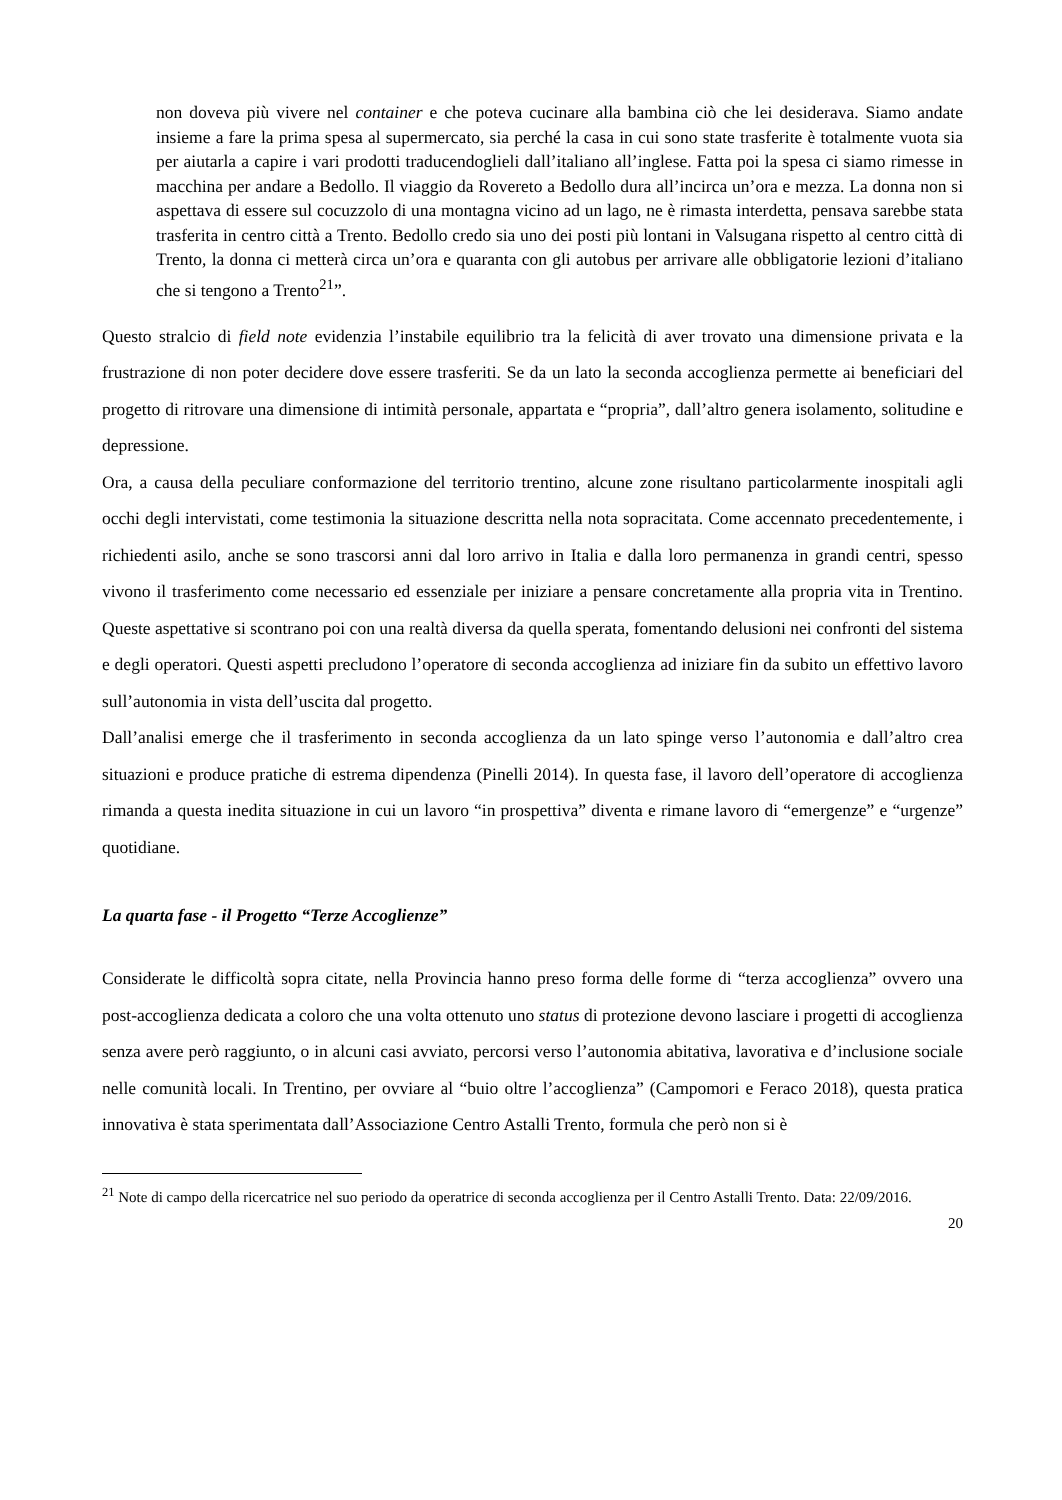non doveva più vivere nel container e che poteva cucinare alla bambina ciò che lei desiderava. Siamo andate insieme a fare la prima spesa al supermercato, sia perché la casa in cui sono state trasferite è totalmente vuota sia per aiutarla a capire i vari prodotti traducendoglieli dall’italiano all’inglese. Fatta poi la spesa ci siamo rimesse in macchina per andare a Bedollo. Il viaggio da Rovereto a Bedollo dura all’incirca un’ora e mezza. La donna non si aspettava di essere sul cocuzzolo di una montagna vicino ad un lago, ne è rimasta interdetta, pensava sarebbe stata trasferita in centro città a Trento. Bedollo credo sia uno dei posti più lontani in Valsugana rispetto al centro città di Trento, la donna ci metterà circa un’ora e quaranta con gli autobus per arrivare alle obbligatorie lezioni d’italiano che si tengono a Trento<sup>21</sup>”.
Questo stralcio di field note evidenzia l’instabile equilibrio tra la felicità di aver trovato una dimensione privata e la frustrazione di non poter decidere dove essere trasferiti. Se da un lato la seconda accoglienza permette ai beneficiari del progetto di ritrovare una dimensione di intimità personale, appartata e “propria”, dall’altro genera isolamento, solitudine e depressione.
Ora, a causa della peculiare conformazione del territorio trentino, alcune zone risultano particolarmente inospitali agli occhi degli intervistati, come testimonia la situazione descritta nella nota sopracitata. Come accennato precedentemente, i richiedenti asilo, anche se sono trascorsi anni dal loro arrivo in Italia e dalla loro permanenza in grandi centri, spesso vivono il trasferimento come necessario ed essenziale per iniziare a pensare concretamente alla propria vita in Trentino. Queste aspettative si scontrano poi con una realtà diversa da quella sperata, fomentando delusioni nei confronti del sistema e degli operatori. Questi aspetti precludono l’operatore di seconda accoglienza ad iniziare fin da subito un effettivo lavoro sull’autonomia in vista dell’uscita dal progetto.
Dall’analisi emerge che il trasferimento in seconda accoglienza da un lato spinge verso l’autonomia e dall’altro crea situazioni e produce pratiche di estrema dipendenza (Pinelli 2014). In questa fase, il lavoro dell’operatore di accoglienza rimanda a questa inedita situazione in cui un lavoro “in prospettiva” diventa e rimane lavoro di “emergenze” e “urgenze” quotidiane.
La quarta fase - il Progetto “Terze Accoglienze”
Considerate le difficoltà sopra citate, nella Provincia hanno preso forma delle forme di “terza accoglienza” ovvero una post-accoglienza dedicata a coloro che una volta ottenuto uno status di protezione devono lasciare i progetti di accoglienza senza avere però raggiunto, o in alcuni casi avviato, percorsi verso l’autonomia abitativa, lavorativa e d’inclusione sociale nelle comunità locali. In Trentino, per ovviare al “buio oltre l’accoglienza” (Campomori e Feraco 2018), questa pratica innovativa è stata sperimentata dall’Associazione Centro Astalli Trento, formula che però non si è
<sup>21</sup> Note di campo della ricercatrice nel suo periodo da operatrice di seconda accoglienza per il Centro Astalli Trento. Data: 22/09/2016.
20